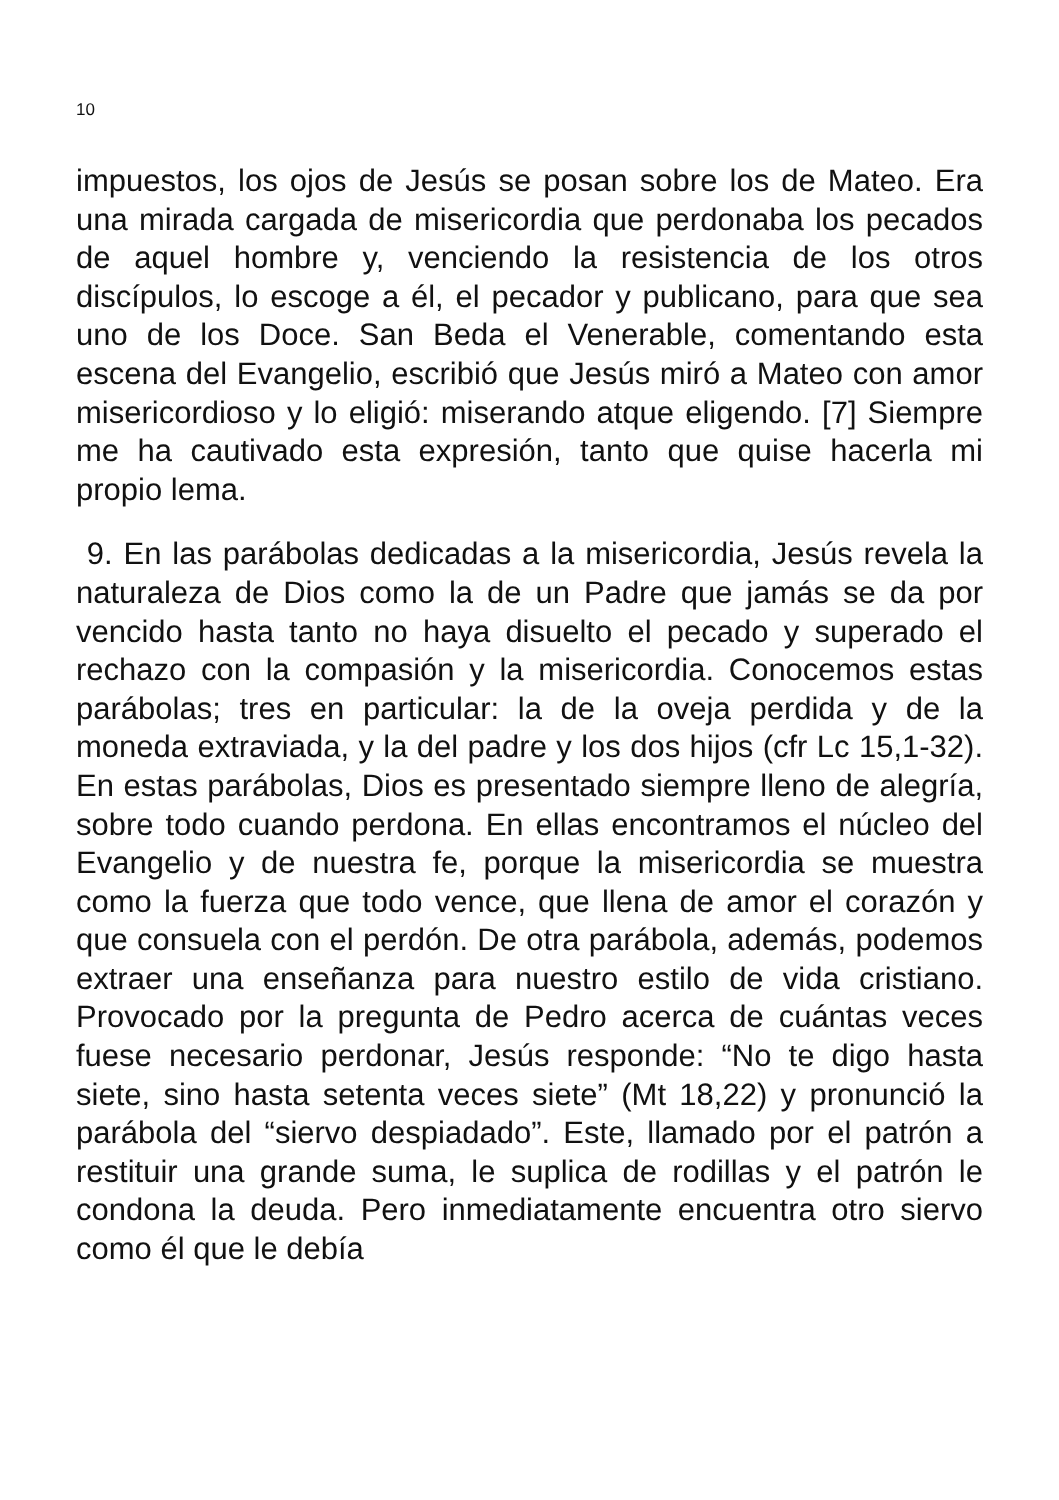10
impuestos, los ojos de Jesús se posan sobre los de Mateo. Era una mirada cargada de misericordia que perdonaba los pecados de aquel hombre y, venciendo la resistencia de los otros discípulos, lo escoge a él, el pecador y publicano, para que sea uno de los Doce. San Beda el Venerable, comentando esta escena del Evangelio, escribió que Jesús miró a Mateo con amor misericordioso y lo eligió: miserando atque eligendo. [7] Siempre me ha cautivado esta expresión, tanto que quise hacerla mi propio lema.
9. En las parábolas dedicadas a la misericordia, Jesús revela la naturaleza de Dios como la de un Padre que jamás se da por vencido hasta tanto no haya disuelto el pecado y superado el rechazo con la compasión y la misericordia. Conocemos estas parábolas; tres en particular: la de la oveja perdida y de la moneda extraviada, y la del padre y los dos hijos (cfr Lc 15,1-32). En estas parábolas, Dios es presentado siempre lleno de alegría, sobre todo cuando perdona. En ellas encontramos el núcleo del Evangelio y de nuestra fe, porque la misericordia se muestra como la fuerza que todo vence, que llena de amor el corazón y que consuela con el perdón. De otra parábola, además, podemos extraer una enseñanza para nuestro estilo de vida cristiano. Provocado por la pregunta de Pedro acerca de cuántas veces fuese necesario perdonar, Jesús responde: “No te digo hasta siete, sino hasta setenta veces siete” (Mt 18,22) y pronunció la parábola del “siervo despiadado”. Este, llamado por el patrón a restituir una grande suma, le suplica de rodillas y el patrón le condona la deuda. Pero inmediatamente encuentra otro siervo como él que le debía